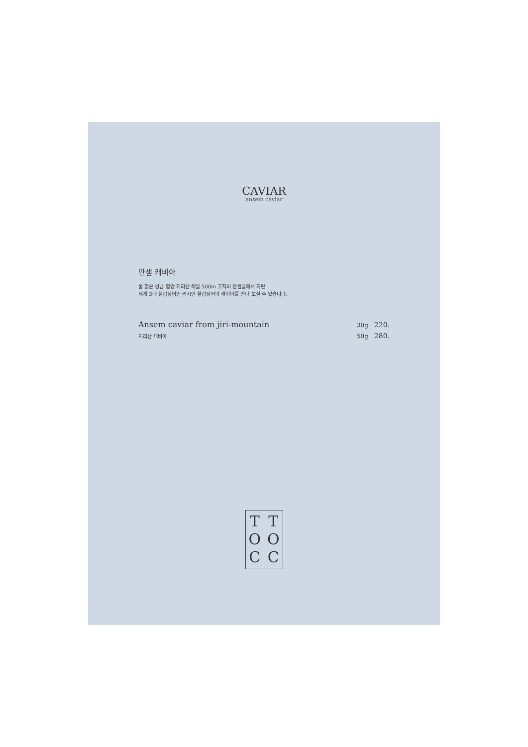CAVIAR
ansem caviar
안샘 캐비아
물 맑은 경남 함양 지리산 해발 500m 고지의 안샘골에서 자란
세계 3대 철갑상어인 러시안 철갑상어의 캐비아를 만나 보실 수 있습니다.
Ansem caviar from jiri-mountain
지리산 캐비아
30g 220.
50g 280.
T
O
C
T
O
C